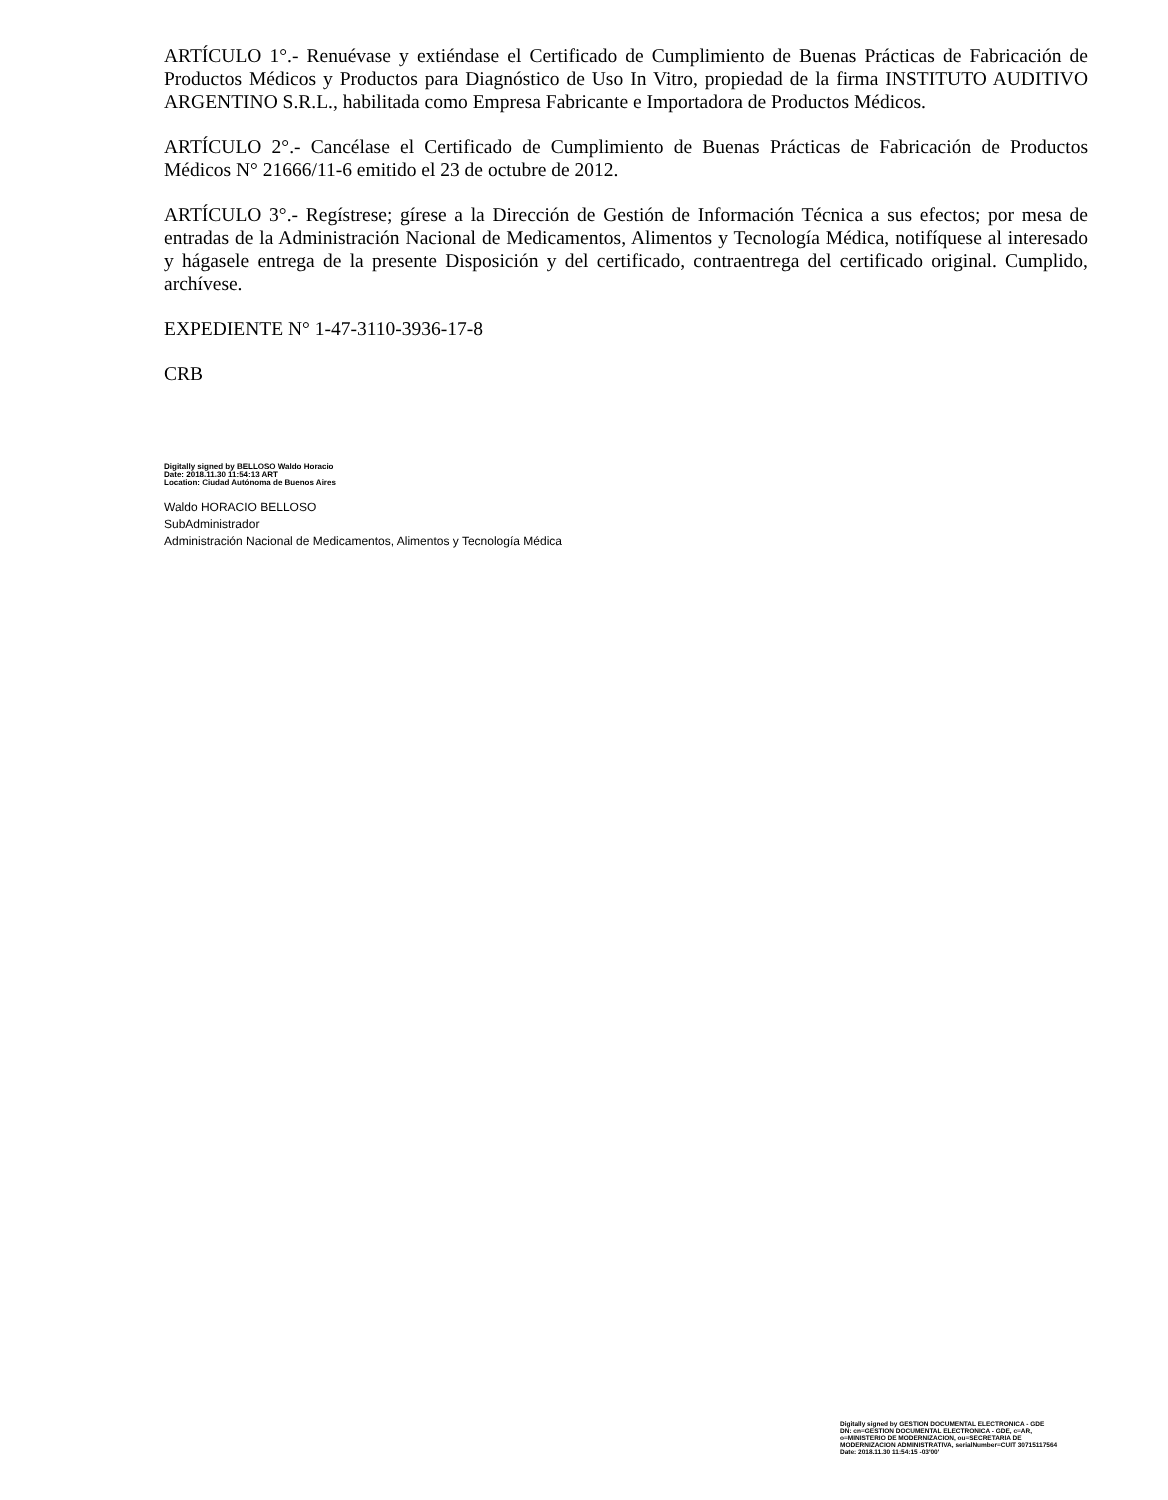ARTÍCULO 1°.- Renuévase y extiéndase el Certificado de Cumplimiento de Buenas Prácticas de Fabricación de Productos Médicos y Productos para Diagnóstico de Uso In Vitro, propiedad de la firma INSTITUTO AUDITIVO ARGENTINO S.R.L., habilitada como Empresa Fabricante e Importadora de Productos Médicos.
ARTÍCULO 2°.- Cancélase el Certificado de Cumplimiento de Buenas Prácticas de Fabricación de Productos Médicos N° 21666/11-6 emitido el 23 de octubre de 2012.
ARTÍCULO 3°.- Regístrese; gírese a la Dirección de Gestión de Información Técnica a sus efectos; por mesa de entradas de la Administración Nacional de Medicamentos, Alimentos y Tecnología Médica, notifíquese al interesado y hágasele entrega de la presente Disposición y del certificado, contraentrega del certificado original. Cumplido, archívese.
EXPEDIENTE N° 1-47-3110-3936-17-8
CRB
Digitally signed by BELLOSO Waldo Horacio
Date: 2018.11.30 11:54:13 ART
Location: Ciudad Autónoma de Buenos Aires
Waldo HORACIO BELLOSO
SubAdministrador
Administración Nacional de Medicamentos, Alimentos y Tecnología Médica
Digitally signed by GESTION DOCUMENTAL ELECTRONICA - GDE
DN: cn=GESTION DOCUMENTAL ELECTRONICA - GDE, c=AR, o=MINISTERIO DE MODERNIZACION, ou=SECRETARIA DE MODERNIZACION ADMINISTRATIVA, serialNumber=CUIT 30715117564
Date: 2018.11.30 11:54:15 -03'00'